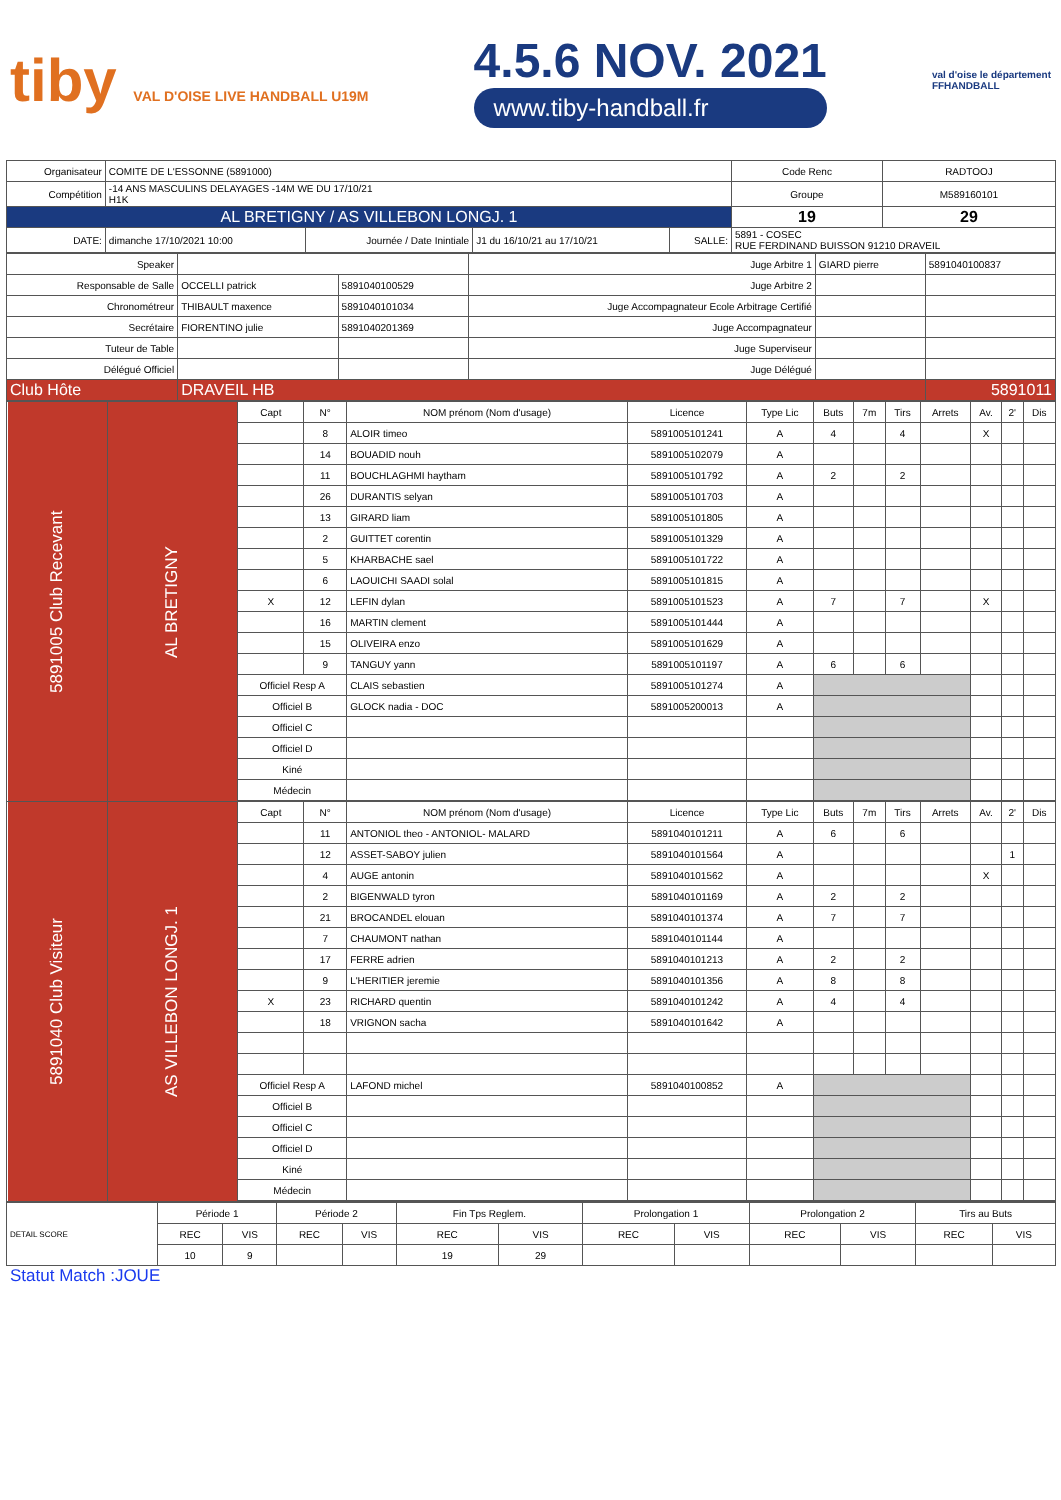tiby VAL D'OISE LIVE HANDBALL U19M
4.5.6 NOV. 2021
www.tiby-handball.fr
val d'oise le département
FFHANDBALL
| Organisateur | COMITE DE L'ESSONNE (5891000) | | | | | Code Renc | RADTOOJ |
| Compétition | -14 ANS MASCULINS DELAYAGES -14M WE DU 17/10/21 H1K | | | | | Groupe | M589160101 |
| AL BRETIGNY / AS VILLEBON LONGJ. 1 | | | | | | 19 | 29 |
| DATE: | dimanche 17/10/2021 10:00 | Journée / Date Inintiale | J1 du 16/10/21 au 17/10/21 | SALLE: | 5891 - COSEC RUE FERDINAND BUISSON 91210 DRAVEIL | | |
| Speaker | | | Juge Arbitre 1 | GIARD pierre | 5891040100837 |
| Responsable de Salle | OCCELLI patrick | 5891040100529 | Juge Arbitre 2 | | |
| Chronométreur | THIBAULT maxence | 5891040101034 | Juge Accompagnateur Ecole Arbitrage Certifié | | |
| Secrétaire | FIORENTINO julie | 5891040201369 | Juge Accompagnateur | | |
| Tuteur de Table | | | Juge Superviseur | | |
| Délégué Officiel | | | Juge Délégué | | |
| Club Hôte | DRAVEIL HB | | | | 5891011 |
| 5891005 Club Recevant | AL BRETIGNY | Capt | N° | NOM prénom (Nom d'usage) | Licence | Type Lic | Buts | 7m | Tirs | Arrets | Av. | 2' | Dis |
| | | | 8 | ALOIR timeo | 5891005101241 | A | 4 | | 4 | | X | | |
| | | | 14 | BOUADID nouh | 5891005102079 | A | | | | | | | |
| | | | 11 | BOUCHLAGHMI haytham | 5891005101792 | A | 2 | | 2 | | | | |
| | | | 26 | DURANTIS selyan | 5891005101703 | A | | | | | | | |
| | | | 13 | GIRARD liam | 5891005101805 | A | | | | | | | |
| | | | 2 | GUITTET corentin | 5891005101329 | A | | | | | | | |
| | | | 5 | KHARBACHE sael | 5891005101722 | A | | | | | | | |
| | | | 6 | LAOUICHI SAADI solal | 5891005101815 | A | | | | | | | |
| | | X | 12 | LEFIN dylan | 5891005101523 | A | 7 | | 7 | | X | | |
| | | | 16 | MARTIN clement | 5891005101444 | A | | | | | | | |
| | | | 15 | OLIVEIRA enzo | 5891005101629 | A | | | | | | | |
| | | | 9 | TANGUY yann | 5891005101197 | A | 6 | | 6 | | | | |
| | | Officiel Resp A | | CLAIS sebastien | 5891005101274 | A | | | | | | | |
| | | Officiel B | | GLOCK nadia - DOC | 5891005200013 | A | | | | | | | |
| | | Officiel C | | | | | | | | | | | |
| | | Officiel D | | | | | | | | | | | |
| | | Kiné | | | | | | | | | | | |
| | | Médecin | | | | | | | | | | | |
| 5891040 Club Visiteur | AS VILLEBON LONGJ. 1 | Capt | N° | NOM prénom (Nom d'usage) | Licence | Type Lic | Buts | 7m | Tirs | Arrets | Av. | 2' | Dis |
| | | | 11 | ANTONIOL theo - ANTONIOL- MALARD | 5891040101211 | A | 6 | | 6 | | | | |
| | | | 12 | ASSET-SABOY julien | 5891040101564 | A | | | | | | 1 | |
| | | | 4 | AUGE antonin | 5891040101562 | A | | | | | X | | |
| | | | 2 | BIGENWALD tyron | 5891040101169 | A | 2 | | 2 | | | | |
| | | | 21 | BROCANDEL elouan | 5891040101374 | A | 7 | | 7 | | | | |
| | | | 7 | CHAUMONT nathan | 5891040101144 | A | | | | | | | |
| | | | 17 | FERRE adrien | 5891040101213 | A | 2 | | 2 | | | | |
| | | | 9 | L'HERITIER jeremie | 5891040101356 | A | 8 | | 8 | | | | |
| | | X | 23 | RICHARD quentin | 5891040101242 | A | 4 | | 4 | | | | |
| | | | 18 | VRIGNON sacha | 5891040101642 | A | | | | | | | |
| | | Officiel Resp A | | LAFOND michel | 5891040100852 | A | | | | | | | |
| | | Officiel B | | | | | | | | | | | |
| | | Officiel C | | | | | | | | | | | |
| | | Officiel D | | | | | | | | | | | |
| | | Kiné | | | | | | | | | | | |
| | | Médecin | | | | | | | | | | | |
| DETAIL SCORE | Période 1 | | Période 2 | | Fin Tps Reglem. | | Prolongation 1 | | Prolongation 2 | | Tirs au Buts | |
| | REC | VIS | REC | VIS | REC | VIS | REC | VIS | REC | VIS | REC | VIS |
| | 10 | 9 | | | 19 | 29 | | | | | | |
Statut Match :JOUE